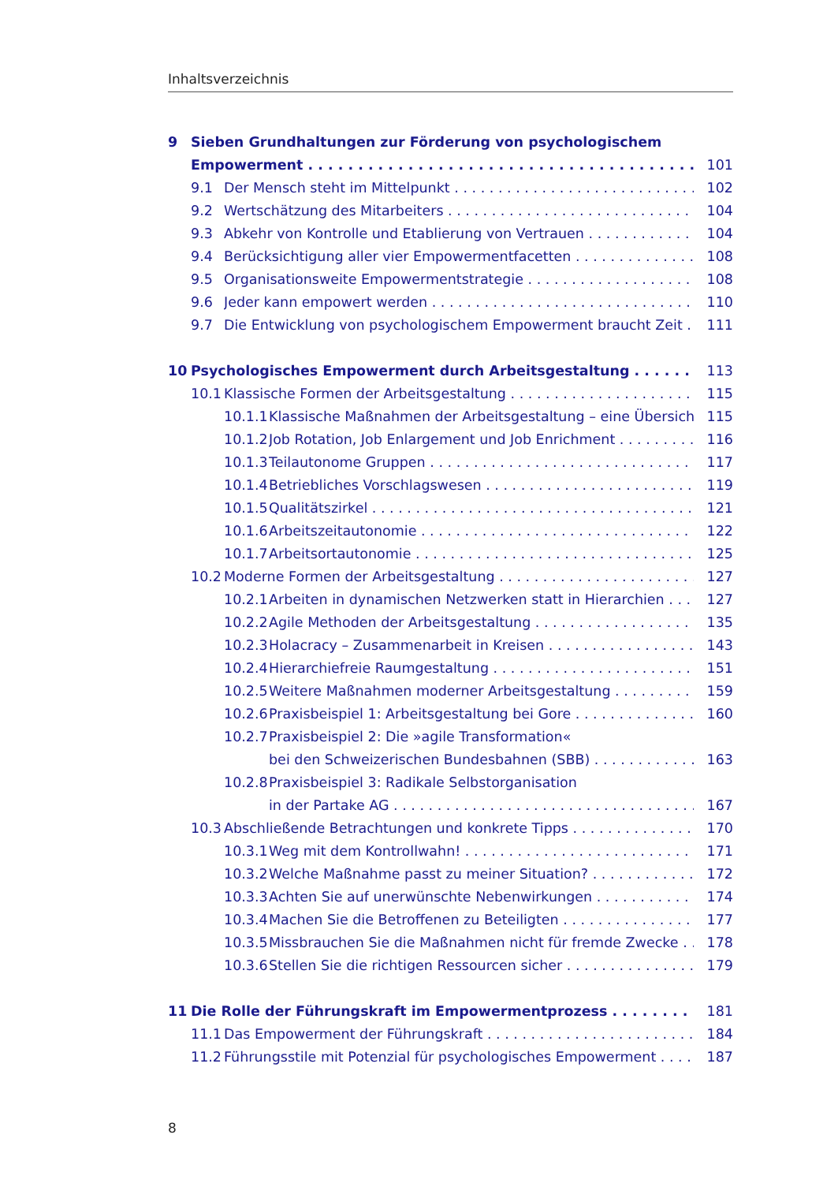Inhaltsverzeichnis
9 Sieben Grundhaltungen zur Förderung von psychologischem
Empowerment 101
9.1 Der Mensch steht im Mittelpunkt 102
9.2 Wertschätzung des Mitarbeiters 104
9.3 Abkehr von Kontrolle und Etablierung von Vertrauen 104
9.4 Berücksichtigung aller vier Empowermentfacetten 108
9.5 Organisationsweite Empowermentstrategie 108
9.6 Jeder kann empowert werden 110
9.7 Die Entwicklung von psychologischem Empowerment braucht Zeit 111
10 Psychologisches Empowerment durch Arbeitsgestaltung 113
10.1 Klassische Formen der Arbeitsgestaltung 115
10.1.1 Klassische Maßnahmen der Arbeitsgestaltung – eine Übersicht 115
10.1.2 Job Rotation, Job Enlargement und Job Enrichment 116
10.1.3 Teilautonome Gruppen 117
10.1.4 Betriebliches Vorschlagswesen 119
10.1.5 Qualitätszirkel 121
10.1.6 Arbeitszeitautonomie 122
10.1.7 Arbeitsortautonomie 125
10.2 Moderne Formen der Arbeitsgestaltung 127
10.2.1 Arbeiten in dynamischen Netzwerken statt in Hierarchien 127
10.2.2 Agile Methoden der Arbeitsgestaltung 135
10.2.3 Holacracy – Zusammenarbeit in Kreisen 143
10.2.4 Hierarchiefreie Raumgestaltung 151
10.2.5 Weitere Maßnahmen moderner Arbeitsgestaltung 159
10.2.6 Praxisbeispiel 1: Arbeitsgestaltung bei Gore 160
10.2.7 Praxisbeispiel 2: Die »agile Transformation«
bei den Schweizerischen Bundesbahnen (SBB) 163
10.2.8 Praxisbeispiel 3: Radikale Selbstorganisation
in der Partake AG 167
10.3 Abschließende Betrachtungen und konkrete Tipps 170
10.3.1 Weg mit dem Kontrollwahn! 171
10.3.2 Welche Maßnahme passt zu meiner Situation? 172
10.3.3 Achten Sie auf unerwünschte Nebenwirkungen 174
10.3.4 Machen Sie die Betroffenen zu Beteiligten 177
10.3.5 Missbrauchen Sie die Maßnahmen nicht für fremde Zwecke 178
10.3.6 Stellen Sie die richtigen Ressourcen sicher 179
11 Die Rolle der Führungskraft im Empowermentprozess 181
11.1 Das Empowerment der Führungskraft 184
11.2 Führungsstile mit Potenzial für psychologisches Empowerment 187
8